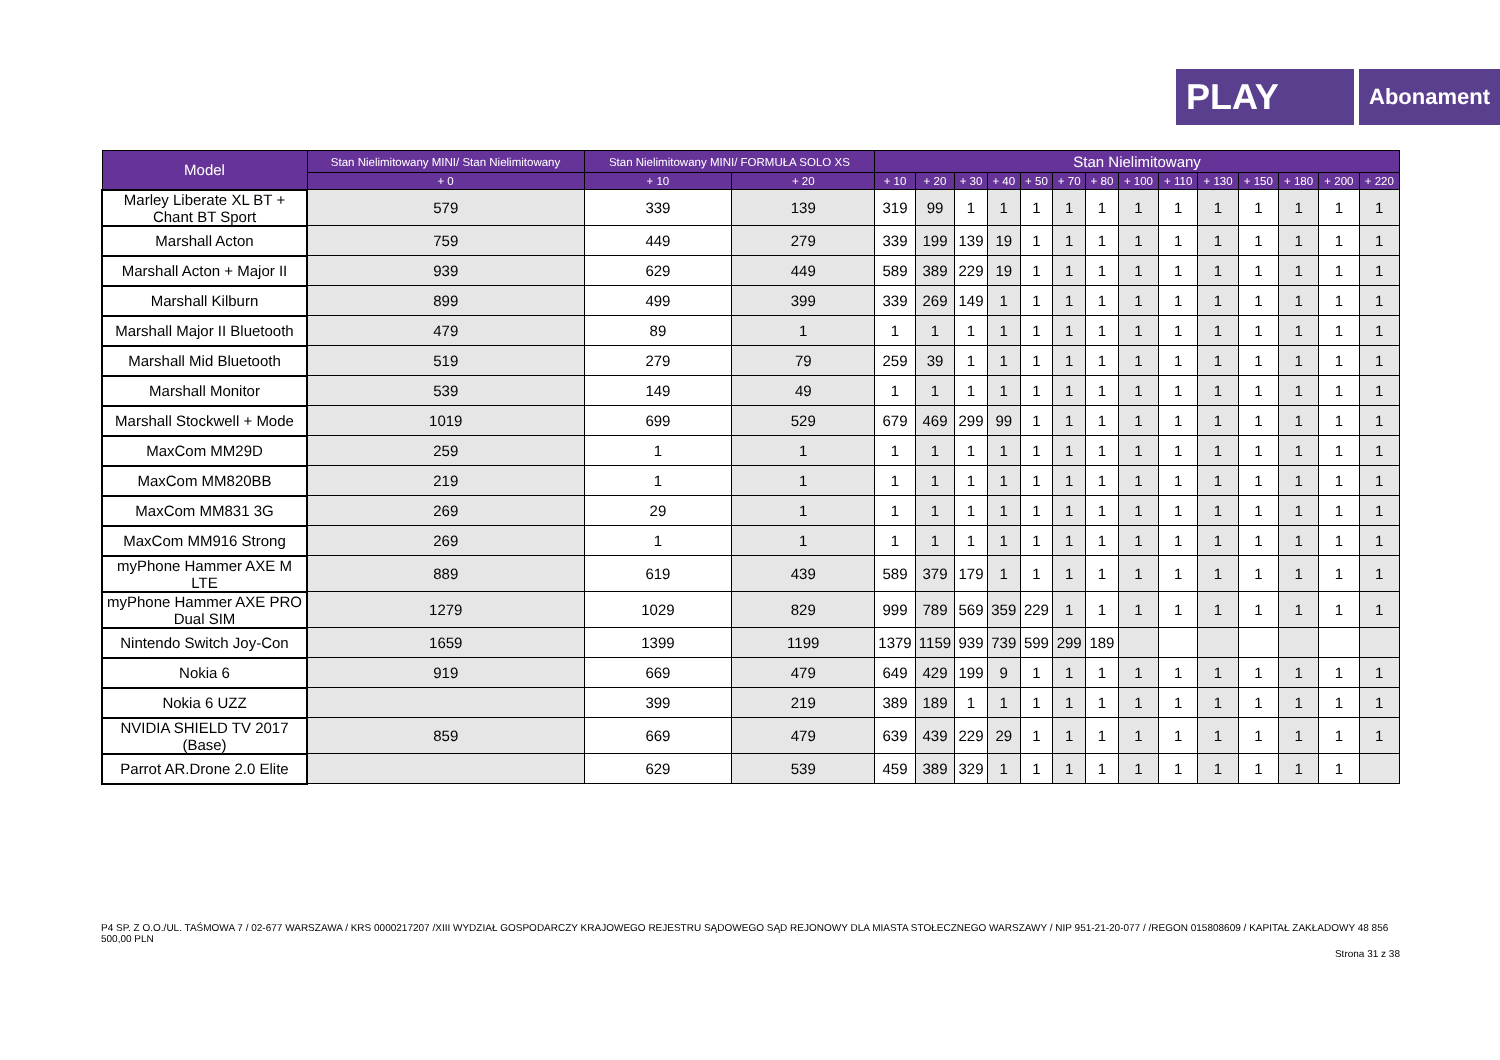PLAY
Abonament
| Model | Stan Nielimitowany MINI/ Stan Nielimitowany | Stan Nielimitowany MINI/ FORMUŁA SOLO XS | | Stan Nielimitowany | | | | | | | | | | | | | |
| --- | --- | --- | --- | --- | --- | --- | --- | --- | --- | --- | --- | --- | --- | --- | --- | --- | --- |
| | + 0 | + 10 | + 20 | + 10 | + 20 | + 30 | + 40 | + 50 | + 70 | + 80 | + 100 | + 110 | + 130 | + 150 | + 180 | + 200 | + 220 |
| Marley Liberate XL BT + Chant BT Sport | 579 | 339 | 139 | 319 | 99 | 1 | 1 | 1 | 1 | 1 | 1 | 1 | 1 | 1 | 1 | 1 | 1 |
| Marshall Acton | 759 | 449 | 279 | 339 | 199 | 139 | 19 | 1 | 1 | 1 | 1 | 1 | 1 | 1 | 1 | 1 | 1 |
| Marshall Acton + Major II | 939 | 629 | 449 | 589 | 389 | 229 | 19 | 1 | 1 | 1 | 1 | 1 | 1 | 1 | 1 | 1 | 1 |
| Marshall Kilburn | 899 | 499 | 399 | 339 | 269 | 149 | 1 | 1 | 1 | 1 | 1 | 1 | 1 | 1 | 1 | 1 | 1 |
| Marshall Major II Bluetooth | 479 | 89 | 1 | 1 | 1 | 1 | 1 | 1 | 1 | 1 | 1 | 1 | 1 | 1 | 1 | 1 | 1 |
| Marshall Mid Bluetooth | 519 | 279 | 79 | 259 | 39 | 1 | 1 | 1 | 1 | 1 | 1 | 1 | 1 | 1 | 1 | 1 | 1 |
| Marshall Monitor | 539 | 149 | 49 | 1 | 1 | 1 | 1 | 1 | 1 | 1 | 1 | 1 | 1 | 1 | 1 | 1 | 1 |
| Marshall Stockwell + Mode | 1019 | 699 | 529 | 679 | 469 | 299 | 99 | 1 | 1 | 1 | 1 | 1 | 1 | 1 | 1 | 1 | 1 |
| MaxCom MM29D | 259 | 1 | 1 | 1 | 1 | 1 | 1 | 1 | 1 | 1 | 1 | 1 | 1 | 1 | 1 | 1 | 1 |
| MaxCom MM820BB | 219 | 1 | 1 | 1 | 1 | 1 | 1 | 1 | 1 | 1 | 1 | 1 | 1 | 1 | 1 | 1 | 1 |
| MaxCom MM831 3G | 269 | 29 | 1 | 1 | 1 | 1 | 1 | 1 | 1 | 1 | 1 | 1 | 1 | 1 | 1 | 1 | 1 |
| MaxCom MM916 Strong | 269 | 1 | 1 | 1 | 1 | 1 | 1 | 1 | 1 | 1 | 1 | 1 | 1 | 1 | 1 | 1 | 1 |
| myPhone Hammer AXE M LTE | 889 | 619 | 439 | 589 | 379 | 179 | 1 | 1 | 1 | 1 | 1 | 1 | 1 | 1 | 1 | 1 | 1 |
| myPhone Hammer AXE PRO Dual SIM | 1279 | 1029 | 829 | 999 | 789 | 569 | 359 | 229 | 1 | 1 | 1 | 1 | 1 | 1 | 1 | 1 | 1 |
| Nintendo Switch Joy-Con | 1659 | 1399 | 1199 | 1379 | 1159 | 939 | 739 | 599 | 299 | 189 | | | | | | | |
| Nokia 6 | 919 | 669 | 479 | 649 | 429 | 199 | 9 | 1 | 1 | 1 | 1 | 1 | 1 | 1 | 1 | 1 | 1 |
| Nokia 6 UZZ | | 399 | 219 | 389 | 189 | 1 | 1 | 1 | 1 | 1 | 1 | 1 | 1 | 1 | 1 | 1 | 1 |
| NVIDIA SHIELD TV 2017 (Base) | 859 | 669 | 479 | 639 | 439 | 229 | 29 | 1 | 1 | 1 | 1 | 1 | 1 | 1 | 1 | 1 | 1 |
| Parrot AR.Drone 2.0 Elite | | 629 | 539 | 459 | 389 | 329 | 1 | 1 | 1 | 1 | 1 | 1 | 1 | 1 | 1 | 1 | |
P4 SP. Z O.O./UL. TAŚMOWA 7 / 02-677 WARSZAWA / KRS 0000217207 /XIII WYDZIAŁ GOSPODARCZY KRAJOWEGO REJESTRU SĄDOWEGO SĄD REJONOWY DLA MIASTA STOŁECZNEGO WARSZAWY / NIP 951-21-20-077 / /REGON 015808609 / KAPITAŁ ZAKŁADOWY 48 856 500,00 PLN
Strona 31 z 38